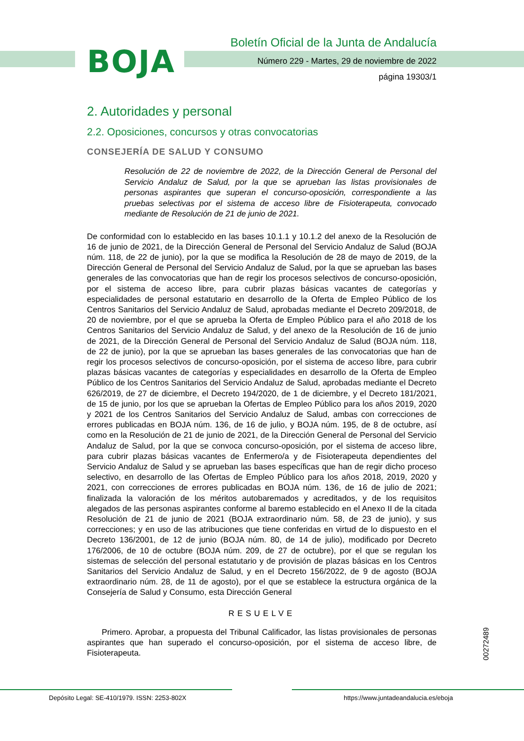BOJA
Boletín Oficial de la Junta de Andalucía
Número 229 - Martes, 29 de noviembre de 2022
página 19303/1
2. Autoridades y personal
2.2. Oposiciones, concursos y otras convocatorias
CONSEJERÍA DE SALUD Y CONSUMO
Resolución de 22 de noviembre de 2022, de la Dirección General de Personal del Servicio Andaluz de Salud, por la que se aprueban las listas provisionales de personas aspirantes que superan el concurso-oposición, correspondiente a las pruebas selectivas por el sistema de acceso libre de Fisioterapeuta, convocado mediante de Resolución de 21 de junio de 2021.
De conformidad con lo establecido en las bases 10.1.1 y 10.1.2 del anexo de la Resolución de 16 de junio de 2021, de la Dirección General de Personal del Servicio Andaluz de Salud (BOJA núm. 118, de 22 de junio), por la que se modifica la Resolución de 28 de mayo de 2019, de la Dirección General de Personal del Servicio Andaluz de Salud, por la que se aprueban las bases generales de las convocatorias que han de regir los procesos selectivos de concurso-oposición, por el sistema de acceso libre, para cubrir plazas básicas vacantes de categorías y especialidades de personal estatutario en desarrollo de la Oferta de Empleo Público de los Centros Sanitarios del Servicio Andaluz de Salud, aprobadas mediante el Decreto 209/2018, de 20 de noviembre, por el que se aprueba la Oferta de Empleo Público para el año 2018 de los Centros Sanitarios del Servicio Andaluz de Salud, y del anexo de la Resolución de 16 de junio de 2021, de la Dirección General de Personal del Servicio Andaluz de Salud (BOJA núm. 118, de 22 de junio), por la que se aprueban las bases generales de las convocatorias que han de regir los procesos selectivos de concurso-oposición, por el sistema de acceso libre, para cubrir plazas básicas vacantes de categorías y especialidades en desarrollo de la Oferta de Empleo Público de los Centros Sanitarios del Servicio Andaluz de Salud, aprobadas mediante el Decreto 626/2019, de 27 de diciembre, el Decreto 194/2020, de 1 de diciembre, y el Decreto 181/2021, de 15 de junio, por los que se aprueban la Ofertas de Empleo Público para los años 2019, 2020 y 2021 de los Centros Sanitarios del Servicio Andaluz de Salud, ambas con correcciones de errores publicadas en BOJA núm. 136, de 16 de julio, y BOJA núm. 195, de 8 de octubre, así como en la Resolución de 21 de junio de 2021, de la Dirección General de Personal del Servicio Andaluz de Salud, por la que se convoca concurso-oposición, por el sistema de acceso libre, para cubrir plazas básicas vacantes de Enfermero/a y de Fisioterapeuta dependientes del Servicio Andaluz de Salud y se aprueban las bases específicas que han de regir dicho proceso selectivo, en desarrollo de las Ofertas de Empleo Público para los años 2018, 2019, 2020 y 2021, con correcciones de errores publicadas en BOJA núm. 136, de 16 de julio de 2021; finalizada la valoración de los méritos autobaremados y acreditados, y de los requisitos alegados de las personas aspirantes conforme al baremo establecido en el Anexo II de la citada Resolución de 21 de junio de 2021 (BOJA extraordinario núm. 58, de 23 de junio), y sus correcciones; y en uso de las atribuciones que tiene conferidas en virtud de lo dispuesto en el Decreto 136/2001, de 12 de junio (BOJA núm. 80, de 14 de julio), modificado por Decreto 176/2006, de 10 de octubre (BOJA núm. 209, de 27 de octubre), por el que se regulan los sistemas de selección del personal estatutario y de provisión de plazas básicas en los Centros Sanitarios del Servicio Andaluz de Salud, y en el Decreto 156/2022, de 9 de agosto (BOJA extraordinario núm. 28, de 11 de agosto), por el que se establece la estructura orgánica de la Consejería de Salud y Consumo, esta Dirección General
RESUELVE
Primero. Aprobar, a propuesta del Tribunal Calificador, las listas provisionales de personas aspirantes que han superado el concurso-oposición, por el sistema de acceso libre, de Fisioterapeuta.
00272489
Depósito Legal: SE-410/1979. ISSN: 2253-802X
https://www.juntadeandalucia.es/eboja